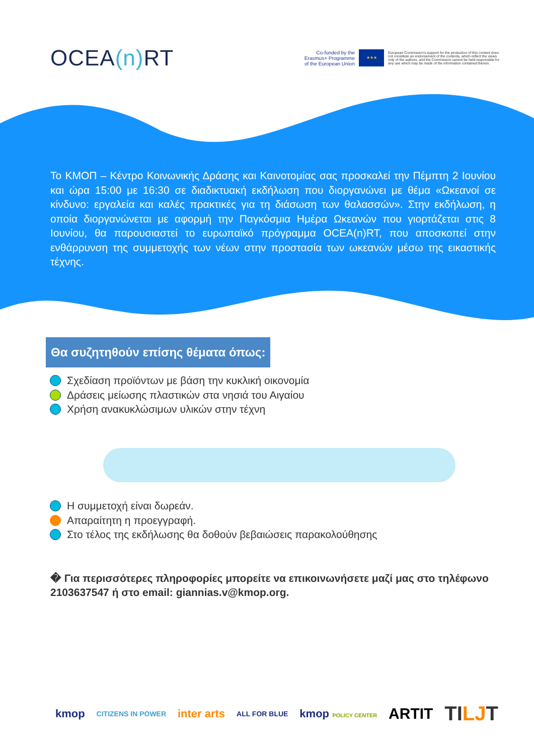OCEA(n) RT
Co-funded by the
Erasmus+ Programme
of the European Union
★★★
European Commission's support for the production of this content does not constitute an endorsement of the contents, which reflect the views only of the authors, and the Commission cannot be held responsible for any use which may be made of the information contained therein.
Το ΚΜΟΠ – Κέντρο Κοινωνικής Δράσης και Καινοτομίας σας προσκαλεί την Πέμπτη 2 Ιουνίου και ώρα 15:00 με 16:30 σε διαδικτυακή εκδήλωση που διοργανώνει με θέμα «Ωκεανοί σε κίνδυνο: εργαλεία και καλές πρακτικές για τη διάσωση των θαλασσών». Στην εκδήλωση, η οποία διοργανώνεται με αφορμή την Παγκόσμια Ημέρα Ωκεανών που γιορτάζεται στις 8 Ιουνίου, θα παρουσιαστεί το ευρωπαϊκό πρόγραμμα OCEA(n)RT, που αποσκοπεί στην ενθάρρυνση της συμμετοχής των νέων στην προστασία των ωκεανών μέσω της εικαστικής τέχνης.
Θα συζητηθούν επίσης θέματα όπως:
Σχεδίαση προϊόντων με βάση την κυκλική οικονομία
Δράσεις μείωσης πλαστικών στα νησιά του Αιγαίου
Χρήση ανακυκλώσιμων υλικών στην τέχνη
Η συμμετοχή είναι δωρεάν.
Απαραίτητη η προεγγραφή.
Στο τέλος της εκδήλωσης θα δοθούν βεβαιώσεις παρακολούθησης
� Για περισσότερες πληροφορίες μπορείτε να επικοινωνήσετε μαζί μας στο τηλέφωνο 2103637547 ή στο email: giannias.v@kmop.org.
kmop CITIZENS IN POWER inter arts ALL FOR BLUE kmop POLICY CENTER ARTIT TILJT